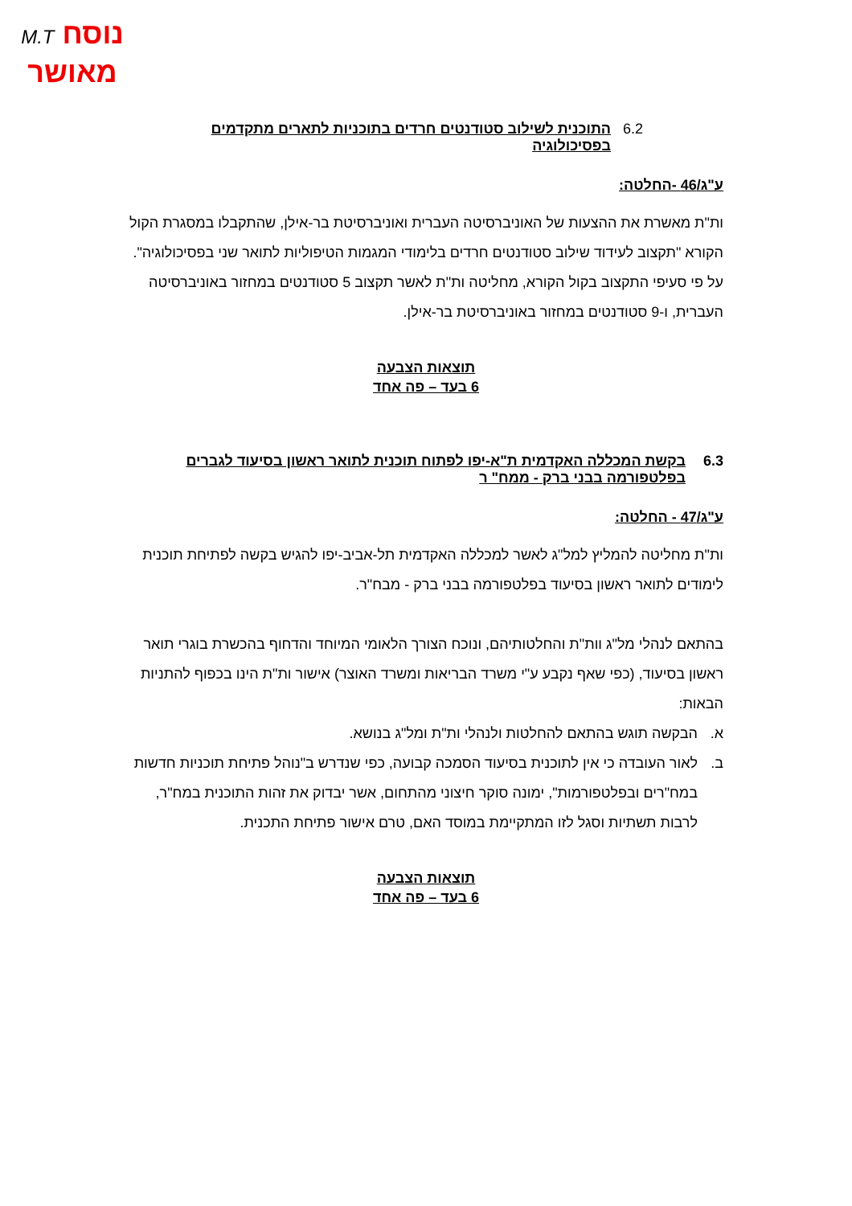נוסח M.T
מאושר
6.2 התוכנית לשילוב סטודנטים חרדים בתוכניות לתארים מתקדמים בפסיכולוגיה
ע"ג/46 -החלטה:
ות"ת מאשרת את ההצעות של האוניברסיטה העברית ואוניברסיטת בר-אילן, שהתקבלו במסגרת הקול הקורא "תקצוב לעידוד שילוב סטודנטים חרדים בלימודי המגמות הטיפוליות לתואר שני בפסיכולוגיה".
על פי סעיפי התקצוב בקול הקורא, מחליטה ות"ת לאשר תקצוב 5 סטודנטים במחזור באוניברסיטה העברית, ו-9 סטודנטים במחזור באוניברסיטת בר-אילן.
תוצאות הצבעה
6 בעד – פה אחד
6.3 בקשת המכללה האקדמית ת"א-יפו לפתוח תוכנית לתואר ראשון בסיעוד לגברים בפלטפורמה בבני ברק - ממח" ר
ע"ג/47 - החלטה:
ות"ת מחליטה להמליץ למל"ג לאשר למכללה האקדמית תל-אביב-יפו להגיש בקשה לפתיחת תוכנית לימודים לתואר ראשון בסיעוד בפלטפורמה בבני ברק - מבח"ר.
בהתאם לנהלי מל"ג וות"ת והחלטותיהם, ונוכח הצורך הלאומי המיוחד והדחוף בהכשרת בוגרי תואר ראשון בסיעוד, (כפי שאף נקבע ע"י משרד הבריאות ומשרד האוצר) אישור ות"ת הינו בכפוף להתניות הבאות:
א. הבקשה תוגש בהתאם להחלטות ולנהלי ות"ת ומל"ג בנושא.
ב. לאור העובדה כי אין לתוכנית בסיעוד הסמכה קבועה, כפי שנדרש ב"נוהל פתיחת תוכניות חדשות במח"רים ובפלטפורמות", ימונה סוקר חיצוני מהתחום, אשר יבדוק את זהות התוכנית במח"ר, לרבות תשתיות וסגל לזו המתקיימת במוסד האם, טרם אישור פתיחת התכנית.
תוצאות הצבעה
6 בעד – פה אחד